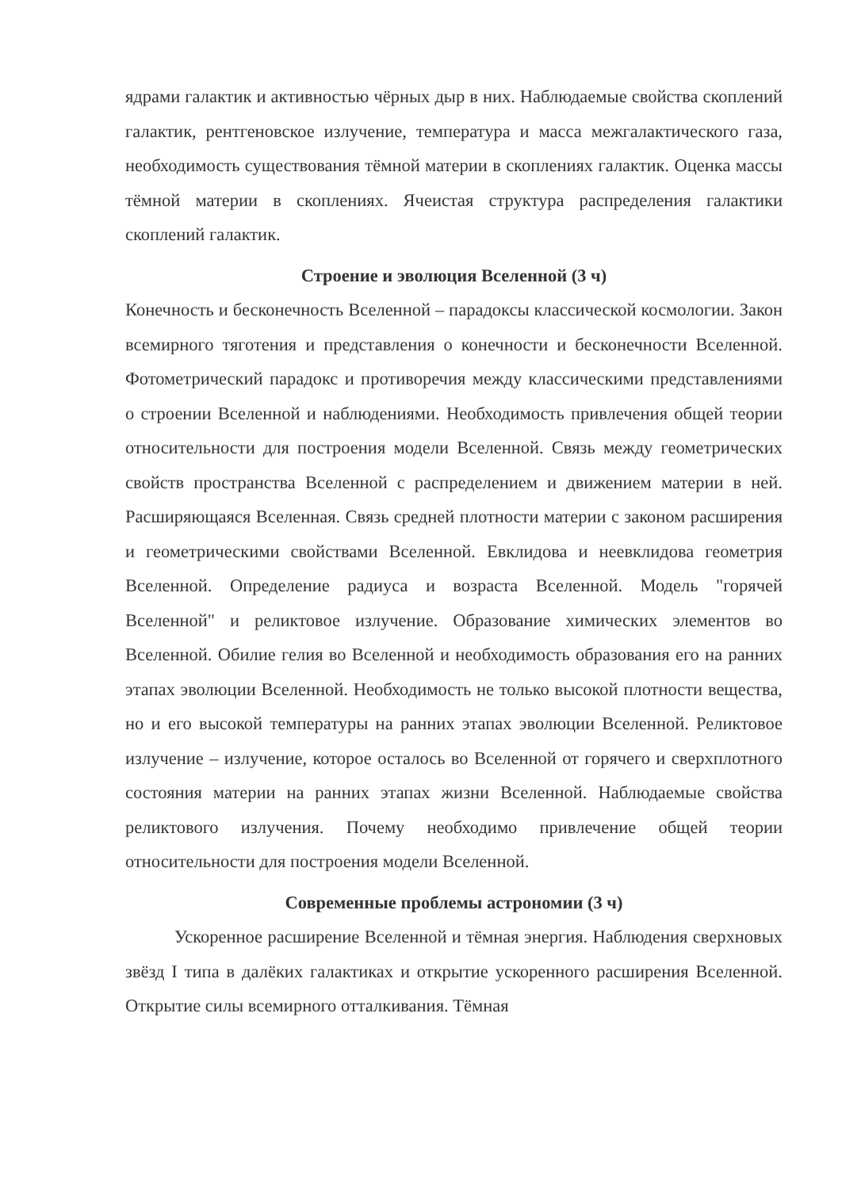ядрами галактик и активностью чёрных дыр в них. Наблюдаемые свойства скоплений галактик, рентгеновское излучение, температура и масса межгалактического газа, необходимость существования тёмной материи в скоплениях галактик. Оценка массы тёмной материи в скоплениях. Ячеистая структура распределения галактики скоплений галактик.
Строение и эволюция Вселенной (3 ч)
Конечность и бесконечность Вселенной – парадоксы классической космологии. Закон всемирного тяготения и представления о конечности и бесконечности Вселенной. Фотометрический парадокс и противоречия между классическими представлениями о строении Вселенной и наблюдениями. Необходимость привлечения общей теории относительности для построения модели Вселенной. Связь между геометрических свойств пространства Вселенной с распределением и движением материи в ней. Расширяющаяся Вселенная. Связь средней плотности материи с законом расширения и геометрическими свойствами Вселенной. Евклидова и неевклидова геометрия Вселенной. Определение радиуса и возраста Вселенной. Модель "горячей Вселенной" и реликтовое излучение. Образование химических элементов во Вселенной. Обилие гелия во Вселенной и необходимость образования его на ранних этапах эволюции Вселенной. Необходимость не только высокой плотности вещества, но и его высокой температуры на ранних этапах эволюции Вселенной. Реликтовое излучение – излучение, которое осталось во Вселенной от горячего и сверхплотного состояния материи на ранних этапах жизни Вселенной. Наблюдаемые свойства реликтового излучения. Почему необходимо привлечение общей теории относительности для построения модели Вселенной.
Современные проблемы астрономии (3 ч)
Ускоренное расширение Вселенной и тёмная энергия. Наблюдения сверхновых звёзд I типа в далёких галактиках и открытие ускоренного расширения Вселенной. Открытие силы всемирного отталкивания. Тёмная